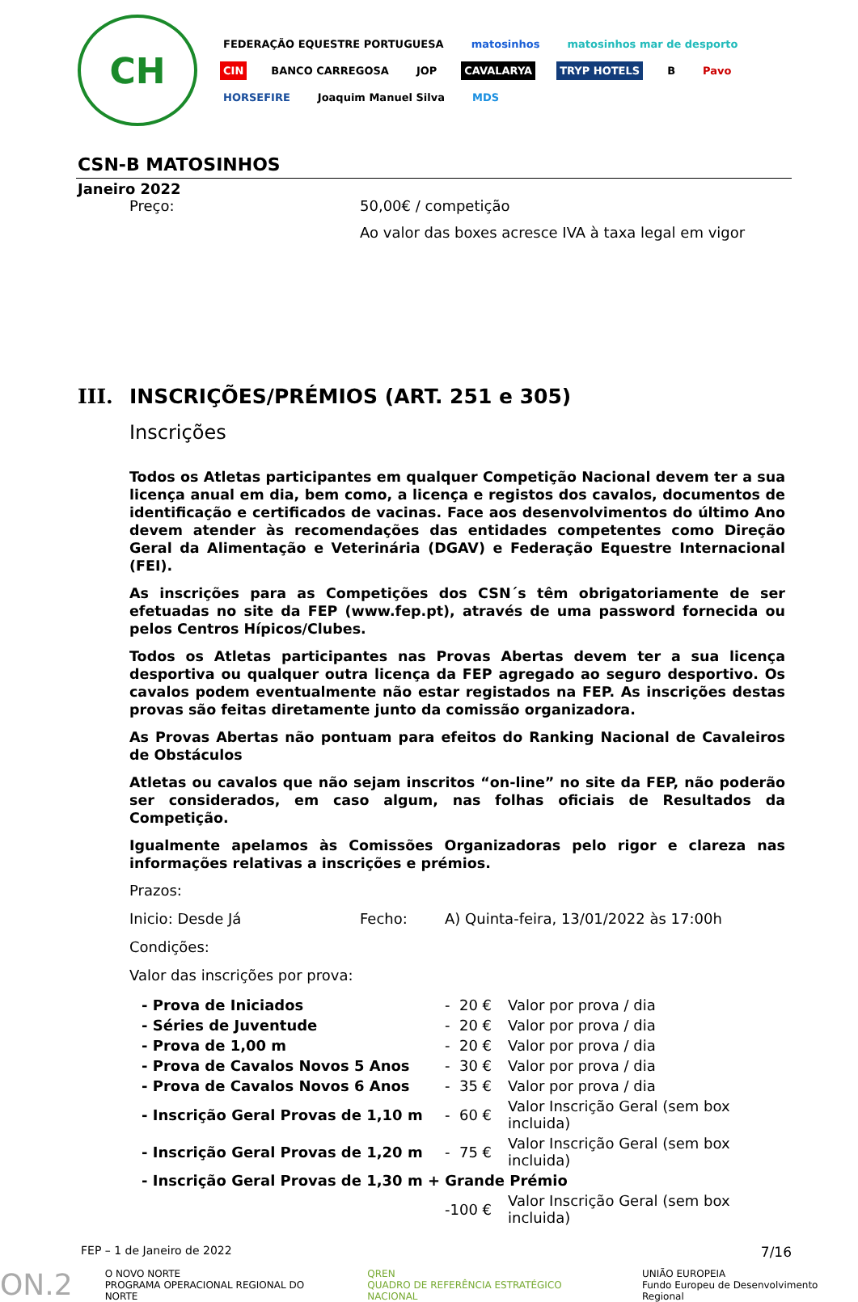CH
FEDERAÇÃO EQUESTRE PORTUGUESA matosinhos matosinhos mar de desporto CIN BANCO CARREGOSA JOP CAVALARYA TRYP HOTELS B Pavo HORSEFIRE Joaquim Manuel Silva MDS
CSN-B MATOSINHOS
Janeiro 2022
Preço: 50,00€ / competição
Ao valor das boxes acresce IVA à taxa legal em vigor
III. INSCRIÇÕES/PRÉMIOS (ART. 251 e 305)
Inscrições
Todos os Atletas participantes em qualquer Competição Nacional devem ter a sua licença anual em dia, bem como, a licença e registos dos cavalos, documentos de identificação e certificados de vacinas. Face aos desenvolvimentos do último Ano devem atender às recomendações das entidades competentes como Direção Geral da Alimentação e Veterinária (DGAV) e Federação Equestre Internacional (FEI).
As inscrições para as Competições dos CSN´s têm obrigatoriamente de ser efetuadas no site da FEP (www.fep.pt), através de uma password fornecida ou pelos Centros Hípicos/Clubes.
Todos os Atletas participantes nas Provas Abertas devem ter a sua licença desportiva ou qualquer outra licença da FEP agregado ao seguro desportivo. Os cavalos podem eventualmente não estar registados na FEP. As inscrições destas provas são feitas diretamente junto da comissão organizadora.
As Provas Abertas não pontuam para efeitos do Ranking Nacional de Cavaleiros de Obstáculos
Atletas ou cavalos que não sejam inscritos “on-line” no site da FEP, não poderão ser considerados, em caso algum, nas folhas oficiais de Resultados da Competição.
Igualmente apelamos às Comissões Organizadoras pelo rigor e clareza nas informações relativas a inscrições e prémios.
Prazos:
Inicio: Desde Já Fecho: A) Quinta-feira, 13/01/2022 às 17:00h
Condições:
Valor das inscrições por prova:
| - Prova de Iniciados | - 20 € | Valor por prova / dia |
| - Séries de Juventude | - 20 € | Valor por prova / dia |
| - Prova de 1,00 m | - 20 € | Valor por prova / dia |
| - Prova de Cavalos Novos 5 Anos | - 30 € | Valor por prova / dia |
| - Prova de Cavalos Novos 6 Anos | - 35 € | Valor por prova / dia |
| - Inscrição Geral Provas de 1,10 m | - 60 € | Valor Inscrição Geral (sem box incluida) |
| - Inscrição Geral Provas de 1,20 m | - 75 € | Valor Inscrição Geral (sem box incluida) |
| - Inscrição Geral Provas de 1,30 m + Grande Prémio | | |
| | -100 € | Valor Inscrição Geral (sem box incluida) |
FEP – 1 de Janeiro de 2022 7/16
ON.2 O NOVO NORTE
PROGRAMA OPERACIONAL REGIONAL DO NORTE QREN
QUADRO DE REFERÊNCIA ESTRATÉGICO NACIONAL UNIÃO EUROPEIA
Fundo Europeu de Desenvolvimento Regional